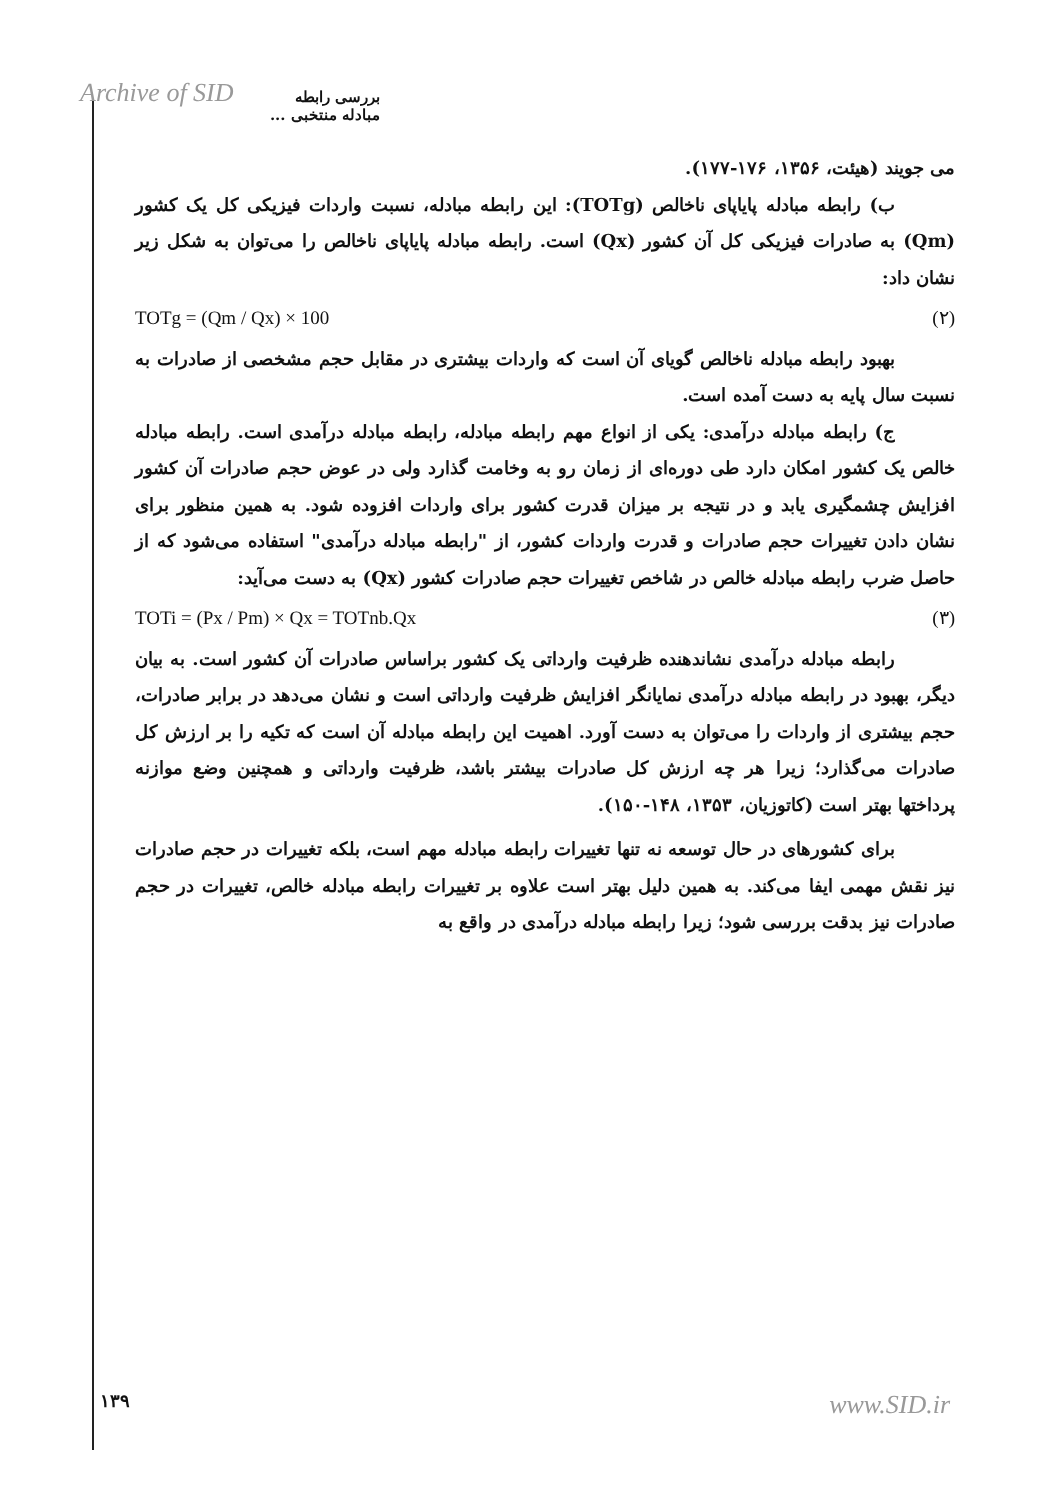Archive of SID بررسی رابطه مبادله منتخبی ...
می جویند (هیئت، ۱۳۵۶، ۱۷۶-۱۷۷).
ب) رابطه مبادله پایاپای ناخالص (TOTg): این رابطه مبادله، نسبت واردات فیزیکی کل یک کشور (Qm) به صادرات فیزیکی کل آن کشور (Qx) است. رابطه مبادله پایاپای ناخالص را می‌توان به شکل زیر نشان داد:
TOTg = (Qm / Qx) × 100 (۲)
بهبود رابطه مبادله ناخالص گویای آن است که واردات بیشتری در مقابل حجم مشخصی از صادرات به نسبت سال پایه به دست آمده است.
ج) رابطه مبادله درآمدی: یکی از انواع مهم رابطه مبادله، رابطه مبادله درآمدی است. رابطه مبادله خالص یک کشور امکان دارد طی دوره‌ای از زمان رو به وخامت گذارد ولی در عوض حجم صادرات آن کشور افزایش چشمگیری یابد و در نتیجه بر میزان قدرت کشور برای واردات افزوده شود. به همین منظور برای نشان دادن تغییرات حجم صادرات و قدرت واردات کشور، از "رابطه مبادله درآمدی" استفاده می‌شود که از حاصل ضرب رابطه مبادله خالص در شاخص تغییرات حجم صادرات کشور (Qx) به دست می‌آید:
TOTi = (Px / Pm) × Qx = TOTnb.Qx (۳)
رابطه مبادله درآمدی نشاندهنده ظرفیت وارداتی یک کشور براساس صادرات آن کشور است. به بیان دیگر، بهبود در رابطه مبادله درآمدی نمایانگر افزایش ظرفیت وارداتی است و نشان می‌دهد در برابر صادرات، حجم بیشتری از واردات را می‌توان به دست آورد. اهمیت این رابطه مبادله آن است که تکیه را بر ارزش کل صادرات می‌گذارد؛ زیرا هر چه ارزش کل صادرات بیشتر باشد، ظرفیت وارداتی و همچنین وضع موازنه پرداختها بهتر است (کاتوزیان، ۱۳۵۳، ۱۴۸-۱۵۰).
برای کشورهای در حال توسعه نه تنها تغییرات رابطه مبادله مهم است، بلکه تغییرات در حجم صادرات نیز نقش مهمی ایفا می‌کند. به همین دلیل بهتر است علاوه بر تغییرات رابطه مبادله خالص، تغییرات در حجم صادرات نیز بدقت بررسی شود؛ زیرا رابطه مبادله درآمدی در واقع به
۱۳۹ www.SID.ir